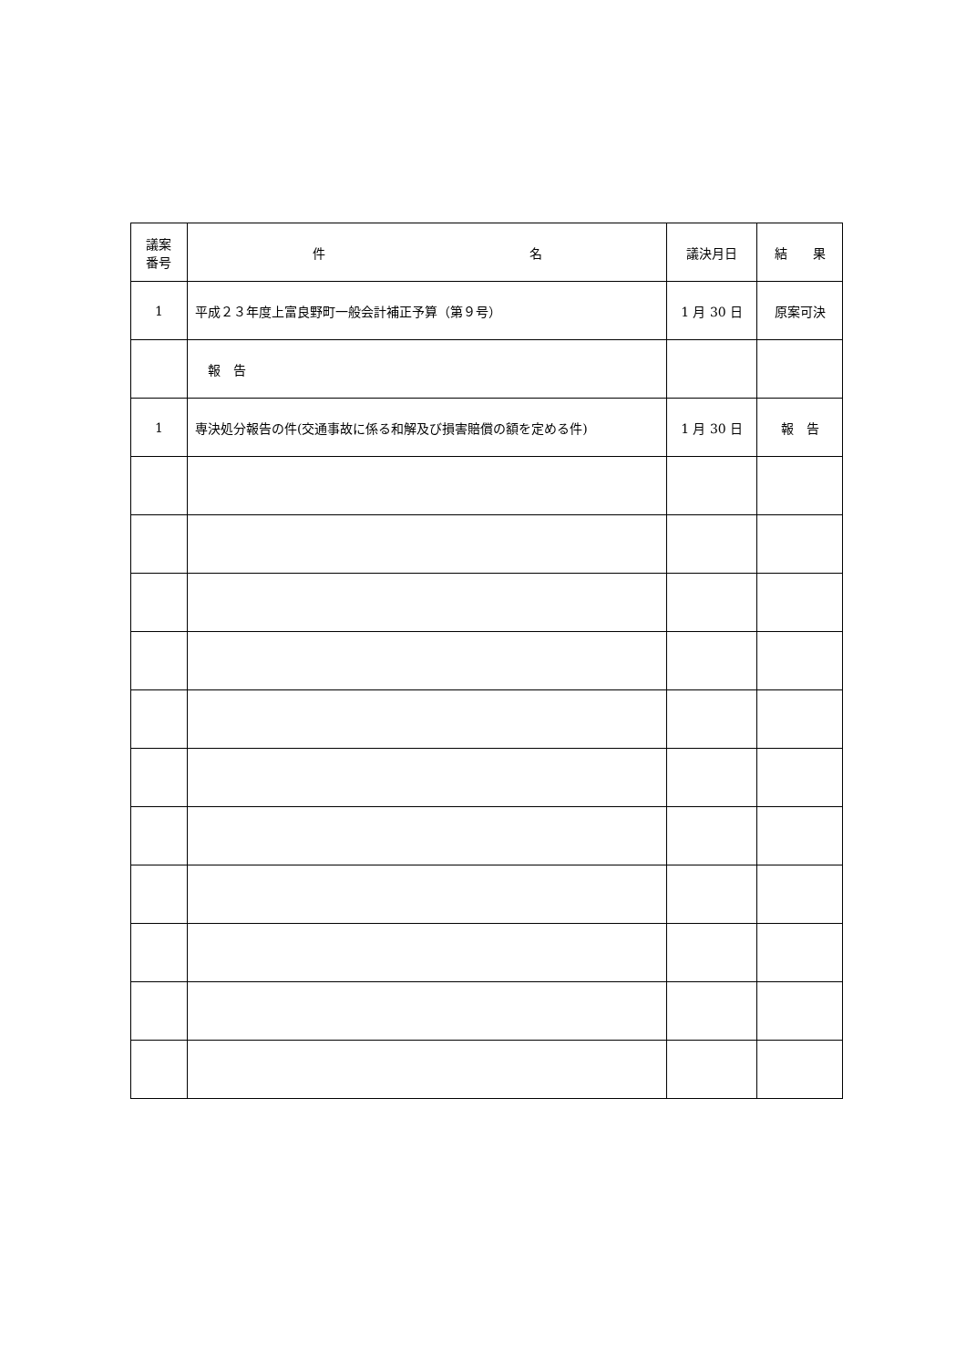| 議案 番号 | 件 名 | 議決月日 | 結 果 |
| --- | --- | --- | --- |
| 1 | 平成２３年度上富良野町一般会計補正予算（第９号） | 1 月 30 日 | 原案可決 |
| | 報 告 | | |
| 1 | 専決処分報告の件(交通事故に係る和解及び損害賠償の額を定める件) | 1 月 30 日 | 報 告 |